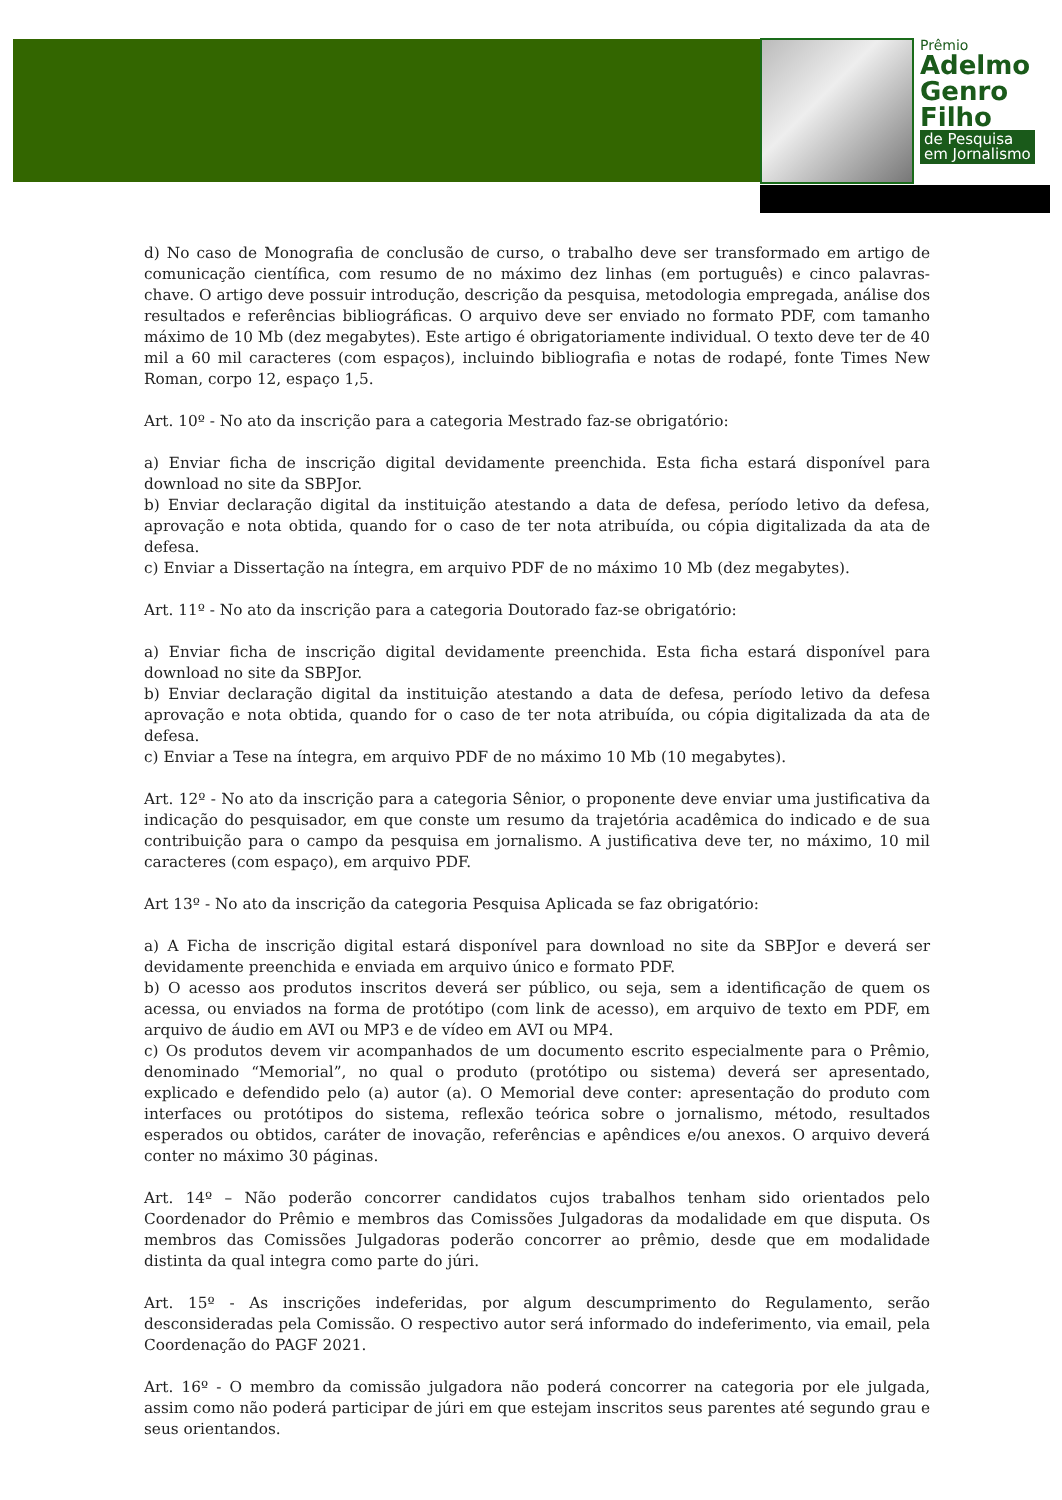Prêmio
Adelmo
Genro
Filho
de Pesquisa
em Jornalismo
d) No caso de Monografia de conclusão de curso, o trabalho deve ser transformado em artigo de comunicação científica, com resumo de no máximo dez linhas (em português) e cinco palavras-chave. O artigo deve possuir introdução, descrição da pesquisa, metodologia empregada, análise dos resultados e referências bibliográficas. O arquivo deve ser enviado no formato PDF, com tamanho máximo de 10 Mb (dez megabytes). Este artigo é obrigatoriamente individual. O texto deve ter de 40 mil a 60 mil caracteres (com espaços), incluindo bibliografia e notas de rodapé, fonte Times New Roman, corpo 12, espaço 1,5.
Art. 10º - No ato da inscrição para a categoria Mestrado faz-se obrigatório:
a) Enviar ficha de inscrição digital devidamente preenchida. Esta ficha estará disponível para download no site da SBPJor.
b) Enviar declaração digital da instituição atestando a data de defesa, período letivo da defesa, aprovação e nota obtida, quando for o caso de ter nota atribuída, ou cópia digitalizada da ata de defesa.
c) Enviar a Dissertação na íntegra, em arquivo PDF de no máximo 10 Mb (dez megabytes).
Art. 11º - No ato da inscrição para a categoria Doutorado faz-se obrigatório:
a) Enviar ficha de inscrição digital devidamente preenchida. Esta ficha estará disponível para download no site da SBPJor.
b) Enviar declaração digital da instituição atestando a data de defesa, período letivo da defesa aprovação e nota obtida, quando for o caso de ter nota atribuída, ou cópia digitalizada da ata de defesa.
c) Enviar a Tese na íntegra, em arquivo PDF de no máximo 10 Mb (10 megabytes).
Art. 12º - No ato da inscrição para a categoria Sênior, o proponente deve enviar uma justificativa da indicação do pesquisador, em que conste um resumo da trajetória acadêmica do indicado e de sua contribuição para o campo da pesquisa em jornalismo. A justificativa deve ter, no máximo, 10 mil caracteres (com espaço), em arquivo PDF.
Art 13º - No ato da inscrição da categoria Pesquisa Aplicada se faz obrigatório:
a) A Ficha de inscrição digital estará disponível para download no site da SBPJor e deverá ser devidamente preenchida e enviada em arquivo único e formato PDF.
b) O acesso aos produtos inscritos deverá ser público, ou seja, sem a identificação de quem os acessa, ou enviados na forma de protótipo (com link de acesso), em arquivo de texto em PDF, em arquivo de áudio em AVI ou MP3 e de vídeo em AVI ou MP4.
c) Os produtos devem vir acompanhados de um documento escrito especialmente para o Prêmio, denominado “Memorial”, no qual o produto (protótipo ou sistema) deverá ser apresentado, explicado e defendido pelo (a) autor (a). O Memorial deve conter: apresentação do produto com interfaces ou protótipos do sistema, reflexão teórica sobre o jornalismo, método, resultados esperados ou obtidos, caráter de inovação, referências e apêndices e/ou anexos. O arquivo deverá conter no máximo 30 páginas.
Art. 14º – Não poderão concorrer candidatos cujos trabalhos tenham sido orientados pelo Coordenador do Prêmio e membros das Comissões Julgadoras da modalidade em que disputa. Os membros das Comissões Julgadoras poderão concorrer ao prêmio, desde que em modalidade distinta da qual integra como parte do júri.
Art. 15º - As inscrições indeferidas, por algum descumprimento do Regulamento, serão desconsideradas pela Comissão. O respectivo autor será informado do indeferimento, via email, pela Coordenação do PAGF 2021.
Art. 16º - O membro da comissão julgadora não poderá concorrer na categoria por ele julgada, assim como não poderá participar de júri em que estejam inscritos seus parentes até segundo grau e seus orientandos.